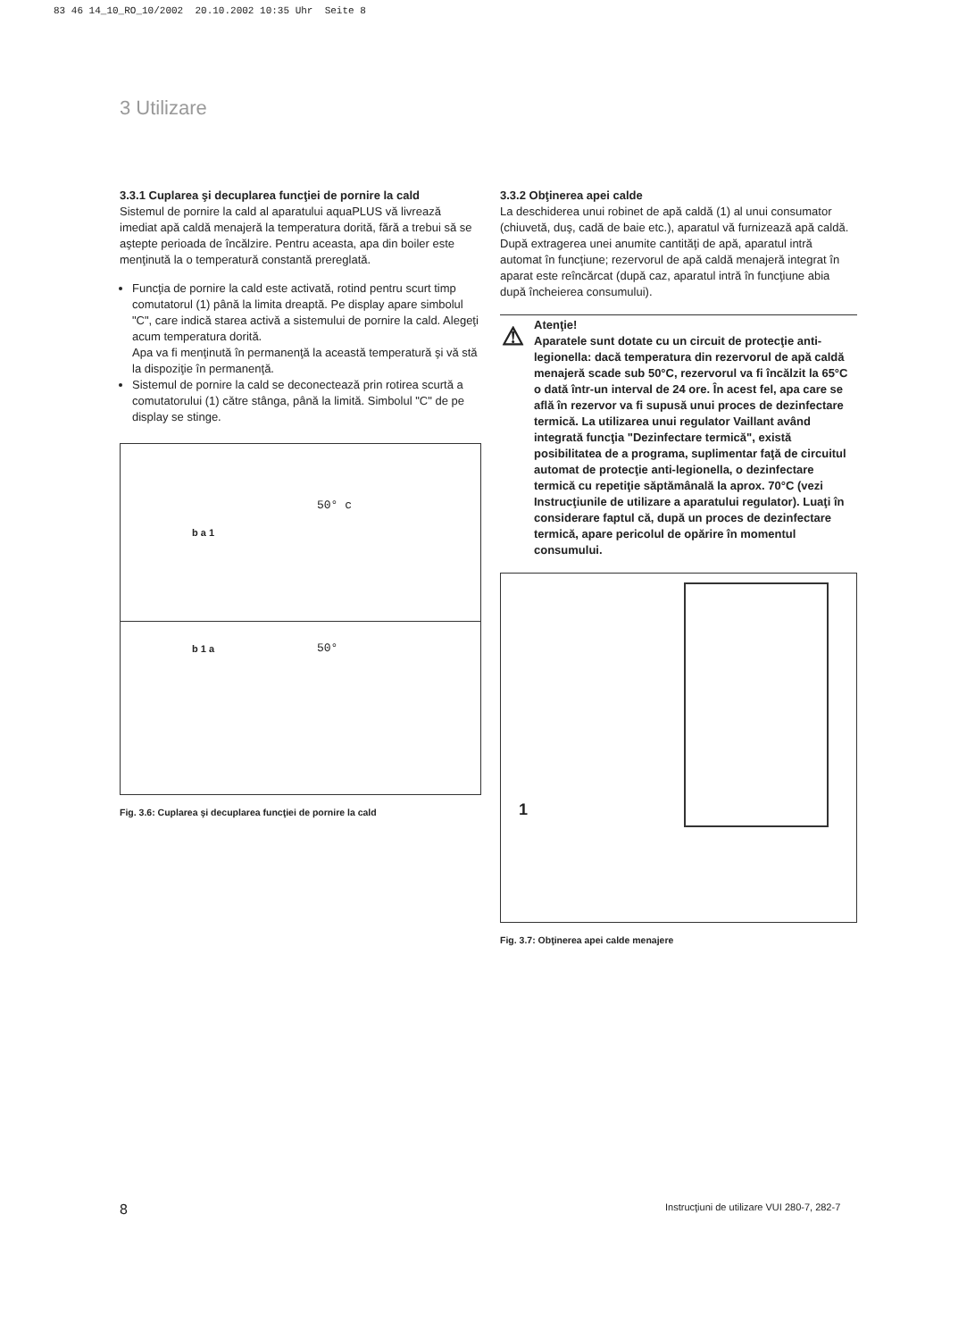83 46 14_10_RO_10/2002 20.10.2002 10:35 Uhr Seite 8
3 Utilizare
3.3.1 Cuplarea şi decuplarea funcţiei de pornire la cald
Sistemul de pornire la cald al aparatului aquaPLUS vă livrează imediat apă caldă menajeră la temperatura dorită, fără a trebui să se aştepte perioada de încălzire. Pentru aceasta, apa din boiler este menţinută la o temperatură constantă prereglată.
Funcţia de pornire la cald este activată, rotind pentru scurt timp comutatorul (1) până la limita dreaptă. Pe display apare simbolul "C", care indică starea activă a sistemului de pornire la cald. Alegeţi acum temperatura dorită.
Apa va fi menţinută în permanenţă la această temperatură şi vă stă la dispoziţie în permanenţă.
Sistemul de pornire la cald se deconectează prin rotirea scurtă a comutatorului (1) către stânga, până la limită. Simbolul "C" de pe display se stinge.
50° c
b a 1
50°
b 1 a
Fig. 3.6: Cuplarea şi decuplarea funcţiei de pornire la cald
3.3.2 Obţinerea apei calde
La deschiderea unui robinet de apă caldă (1) al unui consumator (chiuvetă, duş, cadă de baie etc.), aparatul vă furnizează apă caldă.
După extragerea unei anumite cantităţi de apă, aparatul intră automat în funcţiune; rezervorul de apă caldă menajeră integrat în aparat este reîncărcat (după caz, aparatul intră în funcţiune abia după încheierea consumului).
⚠
Atenţie!
Aparatele sunt dotate cu un circuit de protecţie anti-legionella: dacă temperatura din rezervorul de apă caldă menajeră scade sub 50°C, rezervorul va fi încălzit la 65°C o dată într-un interval de 24 ore. În acest fel, apa care se află în rezervor va fi supusă unui proces de dezinfectare termică. La utilizarea unui regulator Vaillant având integrată funcţia "Dezinfectare termică", există posibilitatea de a programa, suplimentar faţă de circuitul automat de protecţie anti-legionella, o dezinfectare termică cu repetiţie săptămânală la aprox. 70°C (vezi Instrucţiunile de utilizare a aparatului regulator). Luaţi în considerare faptul că, după un proces de dezinfectare termică, apare pericolul de opărire în momentul consumului.
1
Fig. 3.7: Obţinerea apei calde menajere
8
Instrucţiuni de utilizare VUI 280-7, 282-7